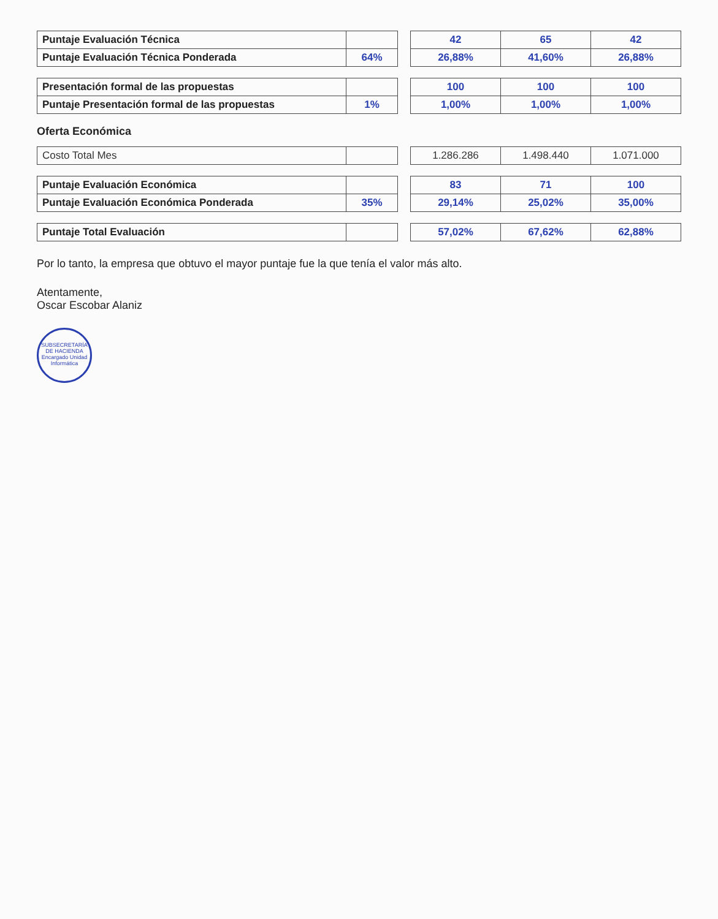| Puntaje Evaluación Técnica | | | 42 | 65 | 42 |
| Puntaje Evaluación Técnica Ponderada | 64% | | 26,88% | 41,60% | 26,88% |
| Presentación formal de las propuestas | | | 100 | 100 | 100 |
| Puntaje Presentación formal de las propuestas | 1% | | 1,00% | 1,00% | 1,00% |
Oferta Económica
| Costo Total Mes | | | 1.286.286 | 1.498.440 | 1.071.000 |
| Puntaje Evaluación Económica | | | 83 | 71 | 100 |
| Puntaje Evaluación Económica Ponderada | 35% | | 29,14% | 25,02% | 35,00% |
| Puntaje Total Evaluación | | | 57,02% | 67,62% | 62,88% |
Por lo tanto, la empresa que obtuvo el mayor puntaje fue la que tenía el valor más alto.
Atentamente,
Oscar Escobar Alaniz
SUBSECRETARÍA DE HACIENDA
Encargado Unidad Informática